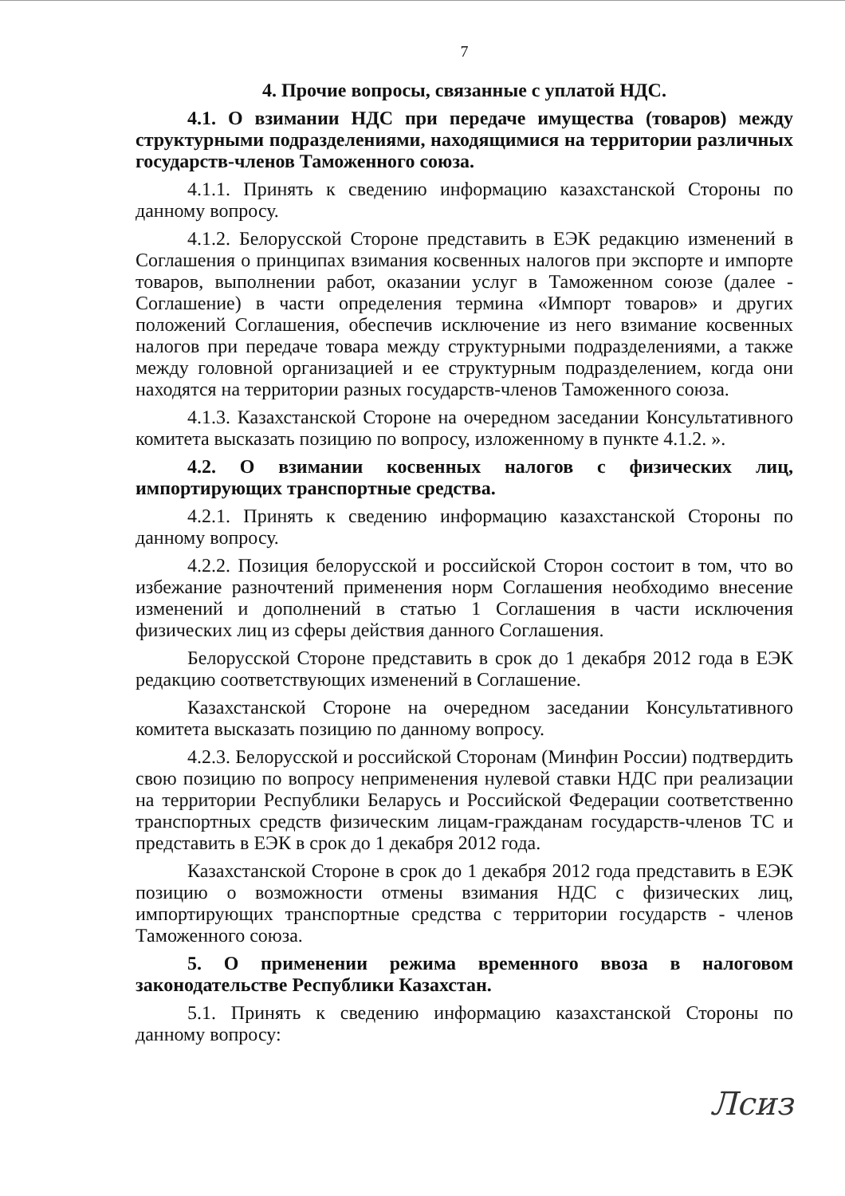7
4. Прочие вопросы, связанные с уплатой НДС.
4.1. О взимании НДС при передаче имущества (товаров) между структурными подразделениями, находящимися на территории различных государств-членов Таможенного союза.
4.1.1. Принять к сведению информацию казахстанской Стороны по данному вопросу.
4.1.2. Белорусской Стороне представить в ЕЭК редакцию изменений в Соглашения о принципах взимания косвенных налогов при экспорте и импорте товаров, выполнении работ, оказании услуг в Таможенном союзе (далее - Соглашение) в части определения термина «Импорт товаров» и других положений Соглашения, обеспечив исключение из него взимание косвенных налогов при передаче товара между структурными подразделениями, а также между головной организацией и ее структурным подразделением, когда они находятся на территории разных государств-членов Таможенного союза.
4.1.3. Казахстанской Стороне на очередном заседании Консультативного комитета высказать позицию по вопросу, изложенному в пункте 4.1.2. ».
4.2. О взимании косвенных налогов с физических лиц, импортирующих транспортные средства.
4.2.1. Принять к сведению информацию казахстанской Стороны по данному вопросу.
4.2.2. Позиция белорусской и российской Сторон состоит в том, что во избежание разночтений применения норм Соглашения необходимо внесение изменений и дополнений в статью 1 Соглашения в части исключения физических лиц из сферы действия данного Соглашения.
Белорусской Стороне представить в срок до 1 декабря 2012 года в ЕЭК редакцию соответствующих изменений в Соглашение.
Казахстанской Стороне на очередном заседании Консультативного комитета высказать позицию по данному вопросу.
4.2.3. Белорусской и российской Сторонам (Минфин России) подтвердить свою позицию по вопросу неприменения нулевой ставки НДС при реализации на территории Республики Беларусь и Российской Федерации соответственно транспортных средств физическим лицам-гражданам государств-членов ТС и представить в ЕЭК в срок до 1 декабря 2012 года.
Казахстанской Стороне в срок до 1 декабря 2012 года представить в ЕЭК позицию о возможности отмены взимания НДС с физических лиц, импортирующих транспортные средства с территории государств - членов Таможенного союза.
5. О применении режима временного ввоза в налоговом законодательстве Республики Казахстан.
5.1. Принять к сведению информацию казахстанской Стороны по данному вопросу:
Лсиз